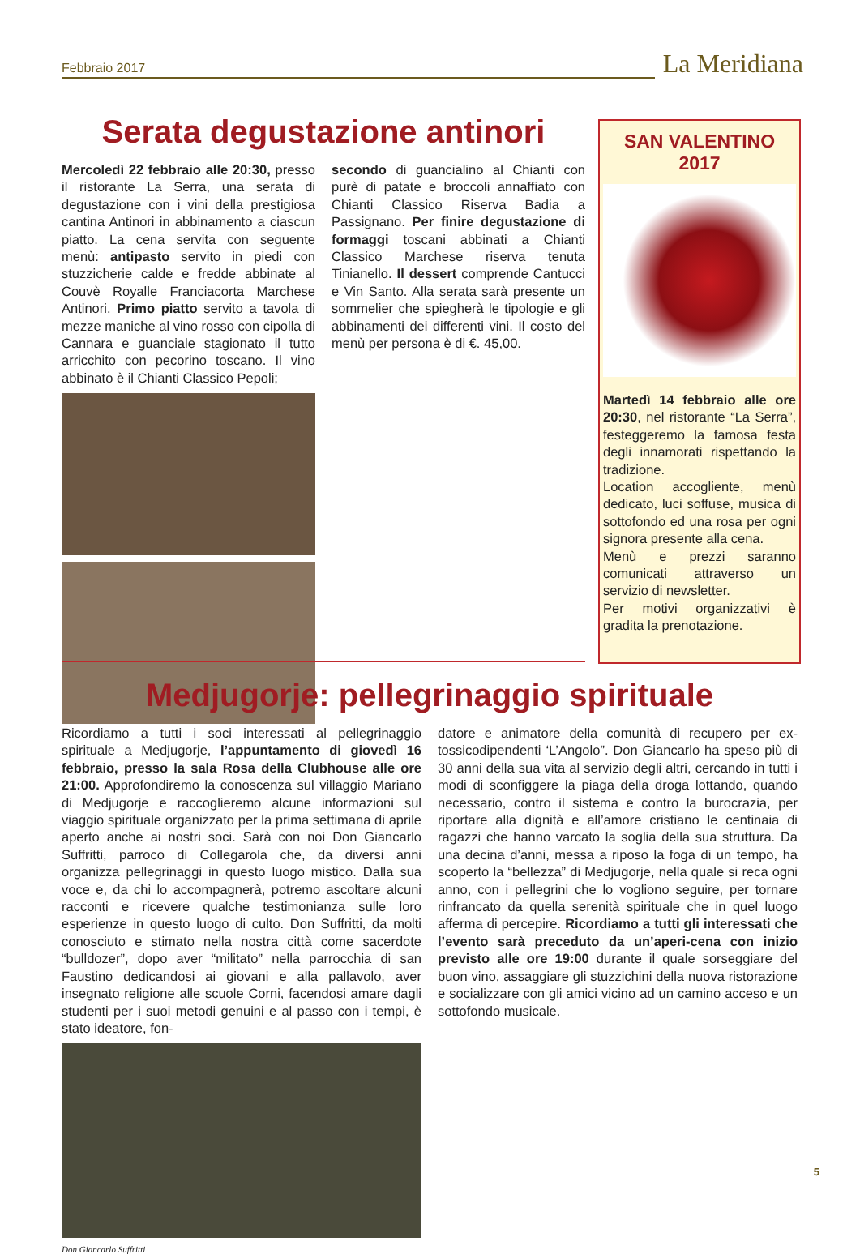Febbraio 2017
La Meridiana
Serata degustazione antinori
Mercoledì 22 febbraio alle 20:30, presso il ristorante La Serra, una serata di degustazione con i vini della prestigiosa cantina Antinori in abbinamento a ciascun piatto. La cena servita con seguente menù: antipasto servito in piedi con stuzzicherie calde e fredde abbinate al Couvè Royalle Franciacorta Marchese Antinori. Primo piatto servito a tavola di mezze maniche al vino rosso con cipolla di Cannara e guanciale stagionato il tutto arricchito con pecorino toscano. Il vino abbinato è il Chianti Classico Pepoli;
secondo di guancialino al Chianti con purè di patate e broccoli annaffiato con Chianti Classico Riserva Badia a Passignano. Per finire degustazione di formaggi toscani abbinati a Chianti Classico Marchese riserva tenuta Tinianello. Il dessert comprende Cantucci e Vin Santo. Alla serata sarà presente un sommelier che spiegherà le tipologie e gli abbinamenti dei differenti vini. Il costo del menù per persona è di €. 45,00.
SAN VALENTINO
2017
Martedì 14 febbraio alle ore 20:30, nel ristorante “La Serra”, festeggeremo la famosa festa degli innamorati rispettando la tradizione.
Location accogliente, menù dedicato, luci soffuse, musica di sottofondo ed una rosa per ogni signora presente alla cena.
Menù e prezzi saranno comunicati attraverso un servizio di newsletter.
Per motivi organizzativi è gradita la prenotazione.
Medjugorje: pellegrinaggio spirituale
Ricordiamo a tutti i soci interessati al pellegrinaggio spirituale a Medjugorje, l’appuntamento di giovedì 16 febbraio, presso la sala Rosa della Clubhouse alle ore 21:00. Approfondiremo la conoscenza sul villaggio Mariano di Medjugorje e raccoglieremo alcune informazioni sul viaggio spirituale organizzato per la prima settimana di aprile aperto anche ai nostri soci. Sarà con noi Don Giancarlo Suffritti, parroco di Collegarola che, da diversi anni organizza pellegrinaggi in questo luogo mistico. Dalla sua voce e, da chi lo accompagnerà, potremo ascoltare alcuni racconti e ricevere qualche testimonianza sulle loro esperienze in questo luogo di culto. Don Suffritti, da molti conosciuto e stimato nella nostra città come sacerdote “bulldozer”, dopo aver “militato” nella parrocchia di san Faustino dedicandosi ai giovani e alla pallavolo, aver insegnato religione alle scuole Corni, facendosi amare dagli studenti per i suoi metodi genuini e al passo con i tempi, è stato ideatore, fon-
Don Giancarlo Suffritti
datore e animatore della comunità di recupero per ex-tossicodipendenti ‘L’Angolo”. Don Giancarlo ha speso più di 30 anni della sua vita al servizio degli altri, cercando in tutti i modi di sconfiggere la piaga della droga lottando, quando necessario, contro il sistema e contro la burocrazia, per riportare alla dignità e all’amore cristiano le centinaia di ragazzi che hanno varcato la soglia della sua struttura. Da una decina d’anni, messa a riposo la foga di un tempo, ha scoperto la “bellezza” di Medjugorje, nella quale si reca ogni anno, con i pellegrini che lo vogliono seguire, per tornare rinfrancato da quella serenità spirituale che in quel luogo afferma di percepire. Ricordiamo a tutti gli interessati che l’evento sarà preceduto da un’aperi-cena con inizio previsto alle ore 19:00 durante il quale sorseggiare del buon vino, assaggiare gli stuzzichini della nuova ristorazione e socializzare con gli amici vicino ad un camino acceso e un sottofondo musicale.
5